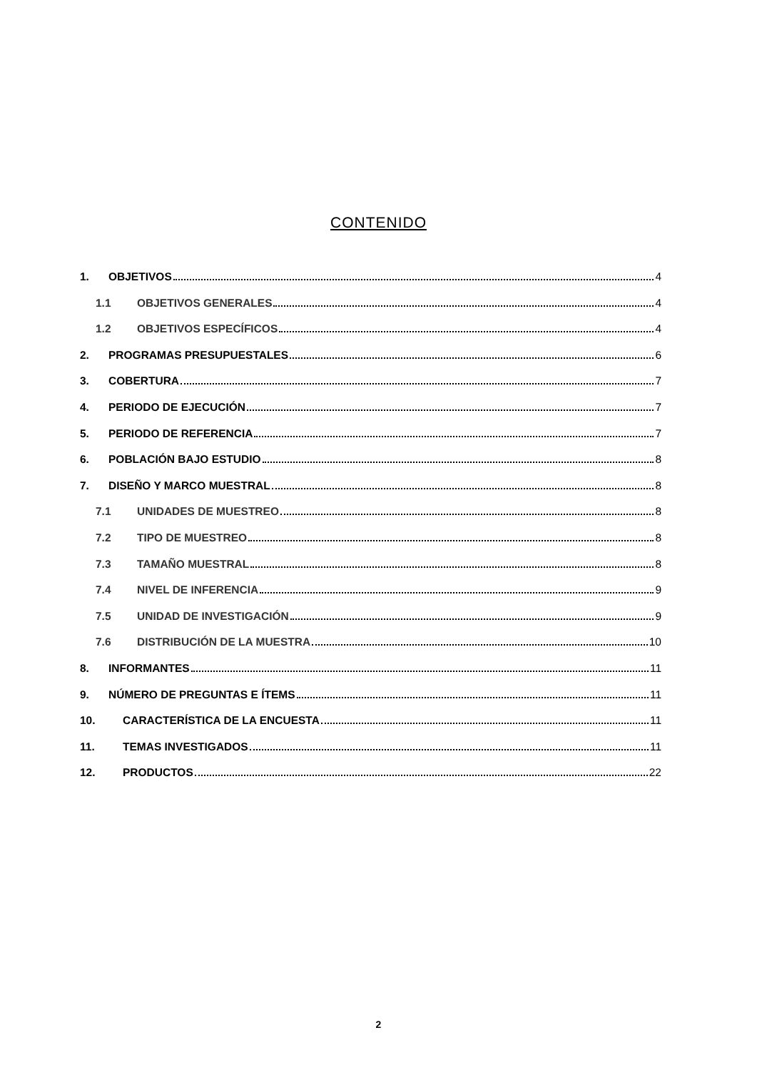CONTENIDO
1. OBJETIVOS 4
1.1 OBJETIVOS GENERALES 4
1.2 OBJETIVOS ESPECÍFICOS 4
2. PROGRAMAS PRESUPUESTALES 6
3. COBERTURA 7
4. PERIODO DE EJECUCIÓN 7
5. PERIODO DE REFERENCIA 7
6. POBLACIÓN BAJO ESTUDIO 8
7. DISEÑO Y MARCO MUESTRAL 8
7.1 UNIDADES DE MUESTREO 8
7.2 TIPO DE MUESTREO 8
7.3 TAMAÑO MUESTRAL 8
7.4 NIVEL DE INFERENCIA 9
7.5 UNIDAD DE INVESTIGACIÓN 9
7.6 DISTRIBUCIÓN DE LA MUESTRA 10
8. INFORMANTES 11
9. NÚMERO DE PREGUNTAS E ÍTEMS 11
10. CARACTERÍSTICA DE LA ENCUESTA 11
11. TEMAS INVESTIGADOS 11
12. PRODUCTOS 22
2